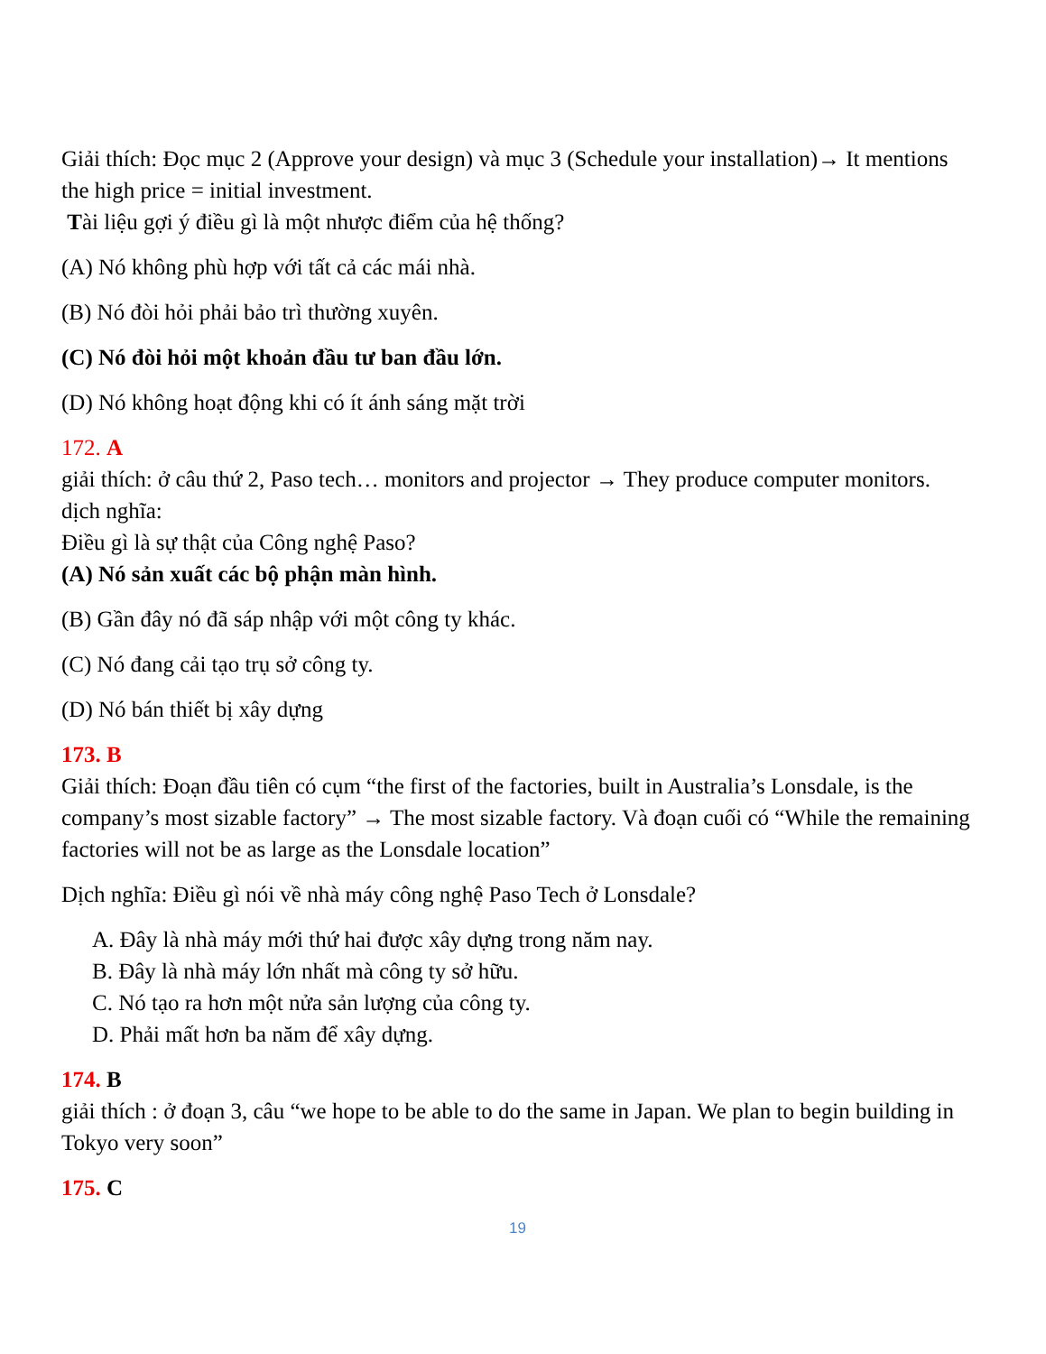Giải thích: Đọc mục 2 (Approve your design) và mục 3 (Schedule your installation)→ It mentions the high price = initial investment.
Tài liệu gợi ý điều gì là một nhược điểm của hệ thống?
(A) Nó không phù hợp với tất cả các mái nhà.
(B) Nó đòi hỏi phải bảo trì thường xuyên.
(C) Nó đòi hỏi một khoản đầu tư ban đầu lớn.
(D) Nó không hoạt động khi có ít ánh sáng mặt trời
172. A
giải thích: ở câu thứ 2, Paso tech… monitors and projector → They produce computer monitors.
dịch nghĩa:
Điều gì là sự thật của Công nghệ Paso?
(A) Nó sản xuất các bộ phận màn hình.
(B) Gần đây nó đã sáp nhập với một công ty khác.
(C) Nó đang cải tạo trụ sở công ty.
(D) Nó bán thiết bị xây dựng
173. B
Giải thích: Đoạn đầu tiên có cụm “the first of the factories, built in Australia’s Lonsdale, is the company’s most sizable factory” → The most sizable factory. Và đoạn cuối có “While the remaining factories will not be as large as the Lonsdale location”
Dịch nghĩa: Điều gì nói về nhà máy công nghệ Paso Tech ở Lonsdale?
A. Đây là nhà máy mới thứ hai được xây dựng trong năm nay.
B. Đây là nhà máy lớn nhất mà công ty sở hữu.
C. Nó tạo ra hơn một nửa sản lượng của công ty.
D. Phải mất hơn ba năm để xây dựng.
174. B
giải thích : ở đoạn 3, câu “we hope to be able to do the same in Japan. We plan to begin building in Tokyo very soon”
175. C
19